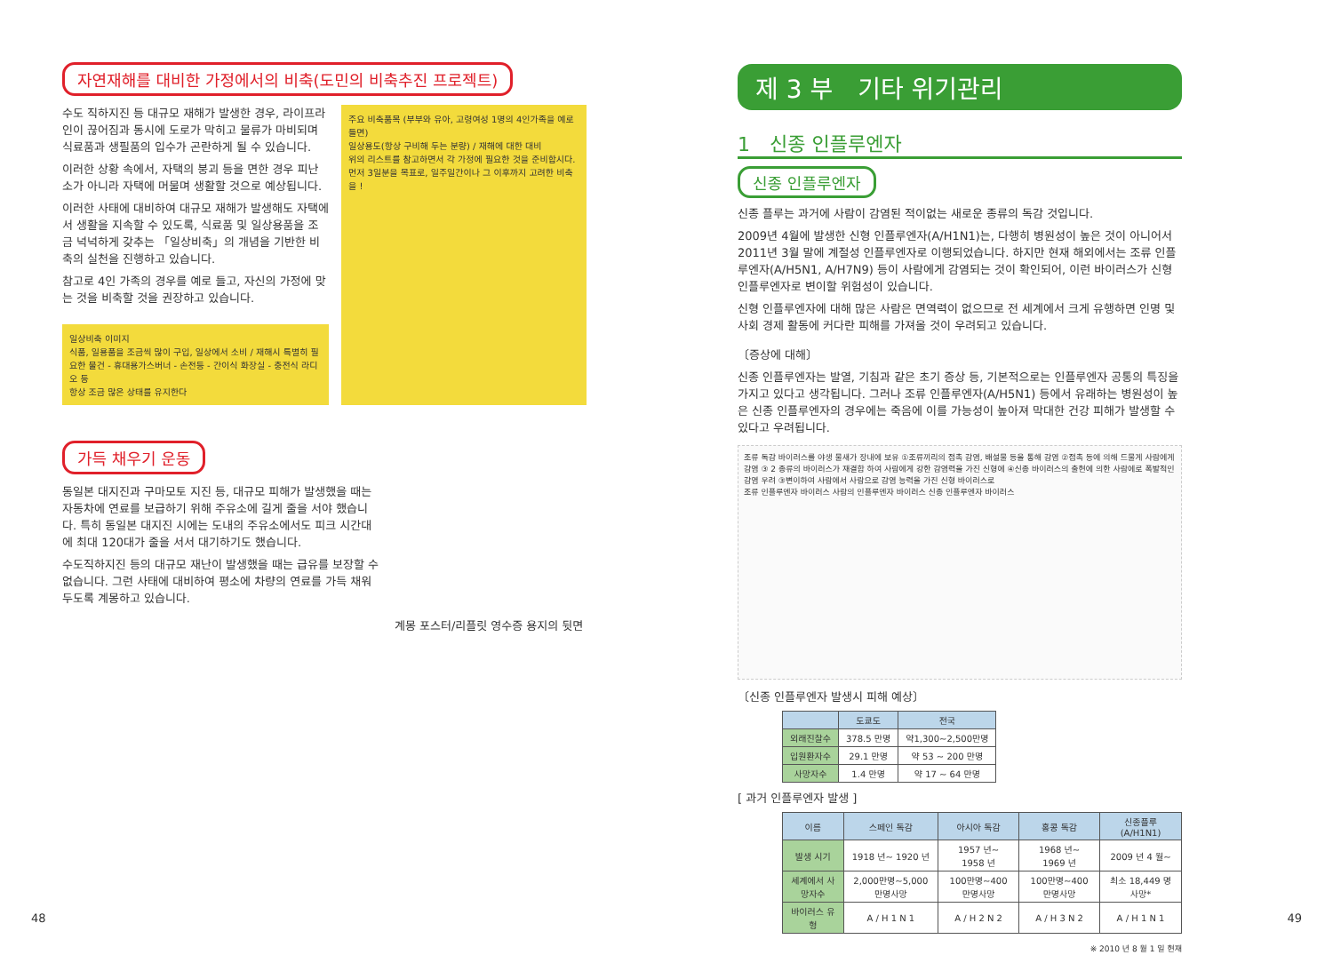자연재해를 대비한 가정에서의 비축(도민의 비축추진 프로젝트)
수도 직하지진 등 대규모 재해가 발생한 경우, 라이프라인이 끊어짐과 동시에 도로가 막히고 물류가 마비되며 식료품과 생필품의 입수가 곤란하게 될 수 있습니다.
이러한 상황 속에서, 자택의 붕괴 등을 면한 경우 피난소가 아니라 자택에 머물며 생활할 것으로 예상됩니다.
이러한 사태에 대비하여 대규모 재해가 발생해도 자택에서 생활을 지속할 수 있도록, 식료품 및 일상용품을 조금 넉넉하게 갖추는 「일상비축」의 개념을 기반한 비축의 실천을 진행하고 있습니다.
참고로 4인 가족의 경우를 예로 들고, 자신의 가정에 맞는 것을 비축할 것을 권장하고 있습니다.
일상비축 이미지
식품, 일용품을 조금씩 많이 구입, 일상에서 소비 / 재해시 특별히 필요한 물건 - 휴대용가스버너 - 손전등 - 간이식 화장실 - 충전식 라디오 등
항상 조금 많은 상태를 유지한다
주요 비축품목 (부부와 유아, 고령여성 1명의 4인가족을 예로 들면)
일상용도(항상 구비해 두는 분량) / 재해에 대한 대비
위의 리스트를 참고하면서 각 가정에 필요한 것을 준비합시다. 먼저 3일분을 목표로, 일주일간이나 그 이후까지 고려한 비축을 !
가득 채우기 운동
동일본 대지진과 구마모토 지진 등, 대규모 피해가 발생했을 때는 자동차에 연료를 보급하기 위해 주유소에 길게 줄을 서야 했습니다. 특히 동일본 대지진 시에는 도내의 주유소에서도 피크 시간대에 최대 120대가 줄을 서서 대기하기도 했습니다.
수도직하지진 등의 대규모 재난이 발생했을 때는 급유를 보장할 수 없습니다. 그런 사태에 대비하여 평소에 차량의 연료를 가득 채워 두도록 계몽하고 있습니다.
계몽 포스터/리플릿 영수증 용지의 뒷면
제 3 부　기타 위기관리
1　신종 인플루엔자
신종 인플루엔자
신종 플루는 과거에 사람이 감염된 적이없는 새로운 종류의 독감 것입니다.
2009년 4월에 발생한 신형 인플루엔자(A/H1N1)는, 다행히 병원성이 높은 것이 아니어서 2011년 3월 말에 계절성 인플루엔자로 이행되었습니다. 하지만 현재 해외에서는 조류 인플루엔자(A/H5N1, A/H7N9) 등이 사람에게 감염되는 것이 확인되어, 이런 바이러스가 신형 인플루엔자로 변이할 위험성이 있습니다.
신형 인플루엔자에 대해 많은 사람은 면역력이 없으므로 전 세계에서 크게 유행하면 인명 및 사회 경제 활동에 커다란 피해를 가져올 것이 우려되고 있습니다.
〔증상에 대해〕
신종 인플루엔자는 발열, 기침과 같은 초기 증상 등, 기본적으로는 인플루엔자 공통의 특징을 가지고 있다고 생각됩니다. 그러나 조류 인플루엔자(A/H5N1) 등에서 유래하는 병원성이 높은 신종 인플루엔자의 경우에는 죽음에 이를 가능성이 높아져 막대한 건강 피해가 발생할 수 있다고 우려됩니다.
조류 독감 바이러스를 야생 물새가 장내에 보유 ①조류끼리의 접촉 감염, 배설물 등을 통해 감염 ②접촉 등에 의해 드물게 사람에게 감염 ③ 2 종류의 바이러스가 재결합 하여 사람에게 강한 감염력을 가진 신형에 ④신종 바이러스의 출현에 의한 사람에로 폭발적인 감염 우려 ③변이하여 사람에서 사람으로 감염 능력을 가진 신형 바이러스로
조류 인플루엔자 바이러스 사람의 인플루엔자 바이러스 신종 인플루엔자 바이러스
〔신종 인플루엔자 발생시 피해 예상〕
| | 도쿄도 | 전국 |
| --- | --- | --- |
| 외래진찰수 | 378.5 만명 | 약1,300~2,500만명 |
| 입원환자수 | 29.1 만명 | 약 53 ~ 200 만명 |
| 사망자수 | 1.4 만명 | 약 17 ~ 64 만명 |
[ 과거 인플루엔자 발생 ]
| 이름 | 스페인 독감 | 아시아 독감 | 홍콩 독감 | 신종플루 (A/H1N1) |
| --- | --- | --- | --- | --- |
| 발생 시기 | 1918 년~ 1920 년 | 1957 년~ 1958 년 | 1968 년~ 1969 년 | 2009 년 4 월~ |
| 세계에서 사망자수 | 2,000만명~5,000만명사망 | 100만명~400만명사망 | 100만명~400만명사망 | 최소 18,449 명사망* |
| 바이러스 유형 | A / H 1 N 1 | A / H 2 N 2 | A / H 3 N 2 | A / H 1 N 1 |
※ 2010 년 8 월 1 일 현재
48 49